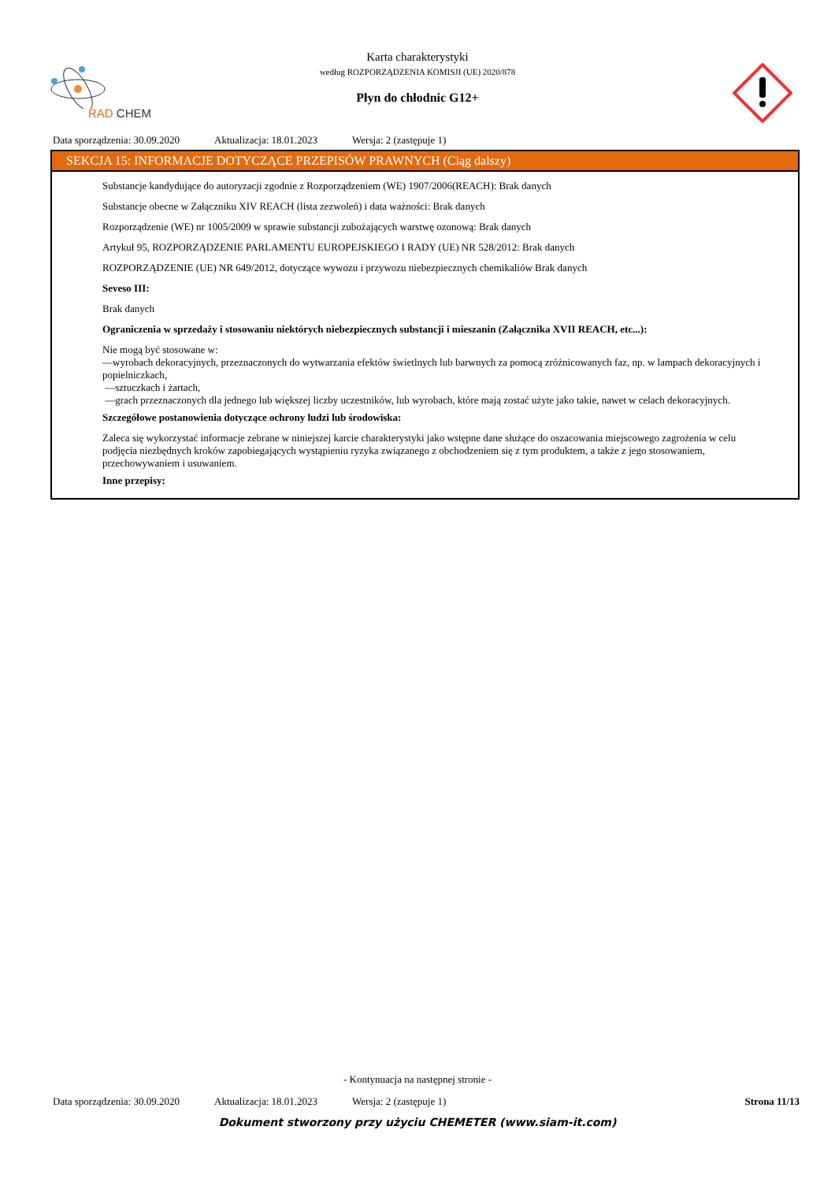RAD CHEM
Karta charakterystyki
według ROZPORZĄDZENIA KOMISJI (UE) 2020/878
Płyn do chłodnic G12+
Data sporządzenia: 30.09.2020 Aktualizacja: 18.01.2023 Wersja: 2 (zastępuje 1)
SEKCJA 15: INFORMACJE DOTYCZĄCE PRZEPISÓW PRAWNYCH (Ciąg dalszy)
Substancje kandydujące do autoryzacji zgodnie z Rozporządzeniem (WE) 1907/2006(REACH): Brak danych
Substancje obecne w Załączniku XIV REACH (lista zezwoleń) i data ważności: Brak danych
Rozporządzenie (WE) nr 1005/2009 w sprawie substancji zubożających warstwę ozonową: Brak danych
Artykuł 95, ROZPORZĄDZENIE PARLAMENTU EUROPEJSKIEGO I RADY (UE) NR 528/2012: Brak danych
ROZPORZĄDZENIE (UE) NR 649/2012, dotyczące wywozu i przywozu niebezpiecznych chemikaliów Brak danych
Seveso III:
Brak danych
Ograniczenia w sprzedaży i stosowaniu niektórych niebezpiecznych substancji i mieszanin (Załącznika XVII REACH, etc...):
Nie mogą być stosowane w:
—wyrobach dekoracyjnych, przeznaczonych do wytwarzania efektów świetlnych lub barwnych za pomocą zróżnicowanych faz, np. w lampach dekoracyjnych i popielniczkach,
—sztuczkach i żartach,
—grach przeznaczonych dla jednego lub większej liczby uczestników, lub wyrobach, które mają zostać użyte jako takie, nawet w celach dekoracyjnych.
Szczegółowe postanowienia dotyczące ochrony ludzi lub środowiska:
Zaleca się wykorzystać informacje zebrane w niniejszej karcie charakterystyki jako wstępne dane służące do oszacowania miejscowego zagrożenia w celu podjęcia niezbędnych kroków zapobiegających wystąpieniu ryzyka związanego z obchodzeniem się z tym produktem, a także z jego stosowaniem, przechowywaniem i usuwaniem.
Inne przepisy:
- Kontynuacja na następnej stronie -
Data sporządzenia: 30.09.2020 Aktualizacja: 18.01.2023 Wersja: 2 (zastępuje 1) Strona 11/13
Dokument stworzony przy użyciu CHEMETER (www.siam-it.com)